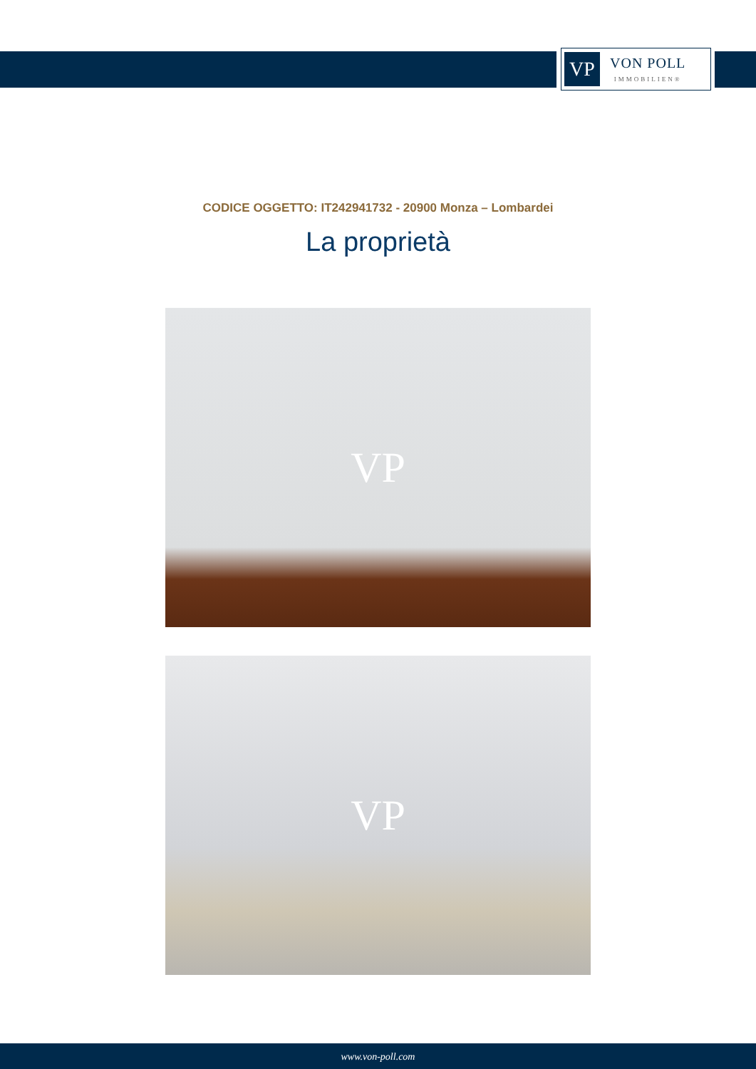VP
VON POLL
IMMOBILIEN®
CODICE OGGETTO: IT242941732 - 20900 Monza – Lombardei
La proprietà
VP
VP
www.von-poll.com